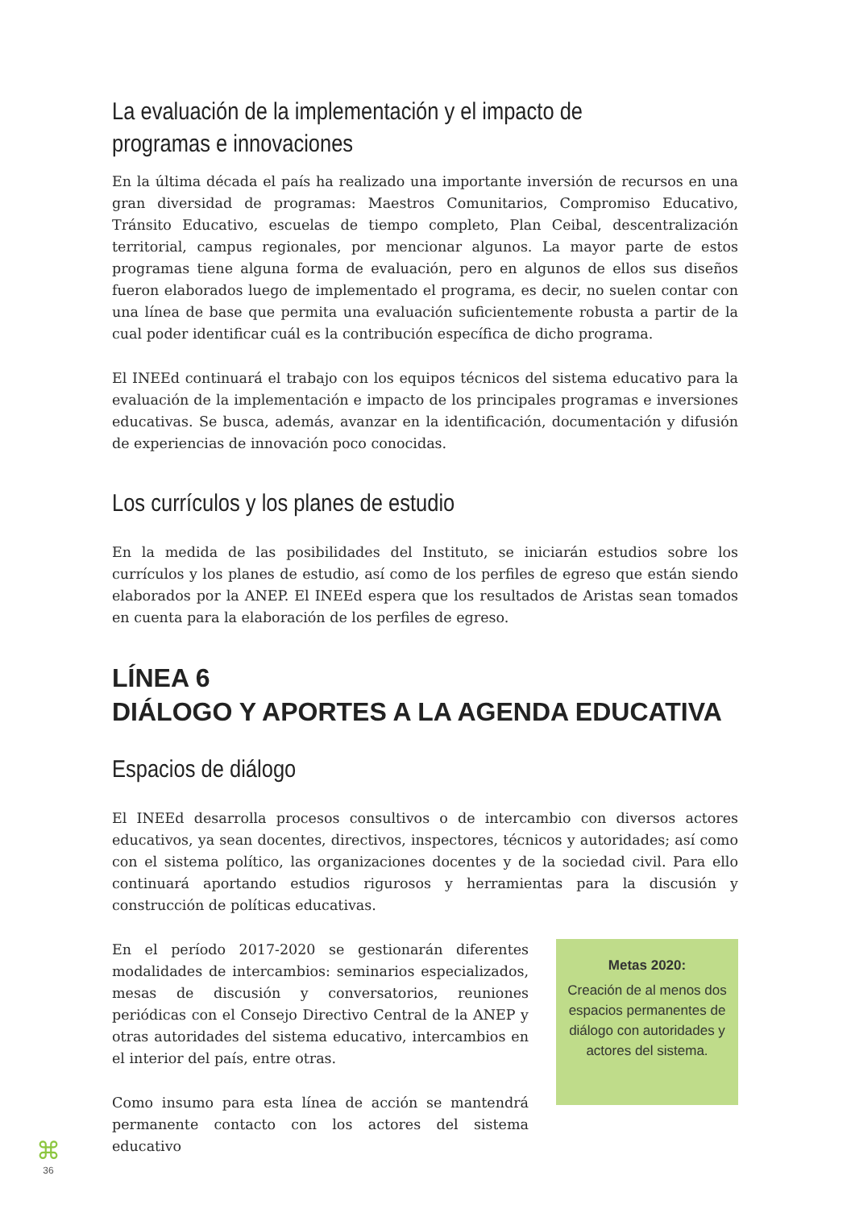La evaluación de la implementación y el impacto de programas e innovaciones
En la última década el país ha realizado una importante inversión de recursos en una gran diversidad de programas: Maestros Comunitarios, Compromiso Educativo, Tránsito Educativo, escuelas de tiempo completo, Plan Ceibal, descentralización territorial, campus regionales, por mencionar algunos. La mayor parte de estos programas tiene alguna forma de evaluación, pero en algunos de ellos sus diseños fueron elaborados luego de implementado el programa, es decir, no suelen contar con una línea de base que permita una evaluación suficientemente robusta a partir de la cual poder identificar cuál es la contribución específica de dicho programa.
El INEEd continuará el trabajo con los equipos técnicos del sistema educativo para la evaluación de la implementación e impacto de los principales programas e inversiones educativas. Se busca, además, avanzar en la identificación, documentación y difusión de experiencias de innovación poco conocidas.
Los currículos y los planes de estudio
En la medida de las posibilidades del Instituto, se iniciarán estudios sobre los currículos y los planes de estudio, así como de los perfiles de egreso que están siendo elaborados por la ANEP. El INEEd espera que los resultados de Aristas sean tomados en cuenta para la elaboración de los perfiles de egreso.
LÍNEA 6
DIÁLOGO Y APORTES A LA AGENDA EDUCATIVA
Espacios de diálogo
El INEEd desarrolla procesos consultivos o de intercambio con diversos actores educativos, ya sean docentes, directivos, inspectores, técnicos y autoridades; así como con el sistema político, las organizaciones docentes y de la sociedad civil. Para ello continuará aportando estudios rigurosos y herramientas para la discusión y construcción de políticas educativas.
En el período 2017-2020 se gestionarán diferentes modalidades de intercambios: seminarios especializados, mesas de discusión y conversatorios, reuniones periódicas con el Consejo Directivo Central de la ANEP y otras autoridades del sistema educativo, intercambios en el interior del país, entre otras.
Como insumo para esta línea de acción se mantendrá permanente contacto con los actores del sistema educativo
Metas 2020:
Creación de al menos dos espacios permanentes de diálogo con autoridades y actores del sistema.
⌘
36